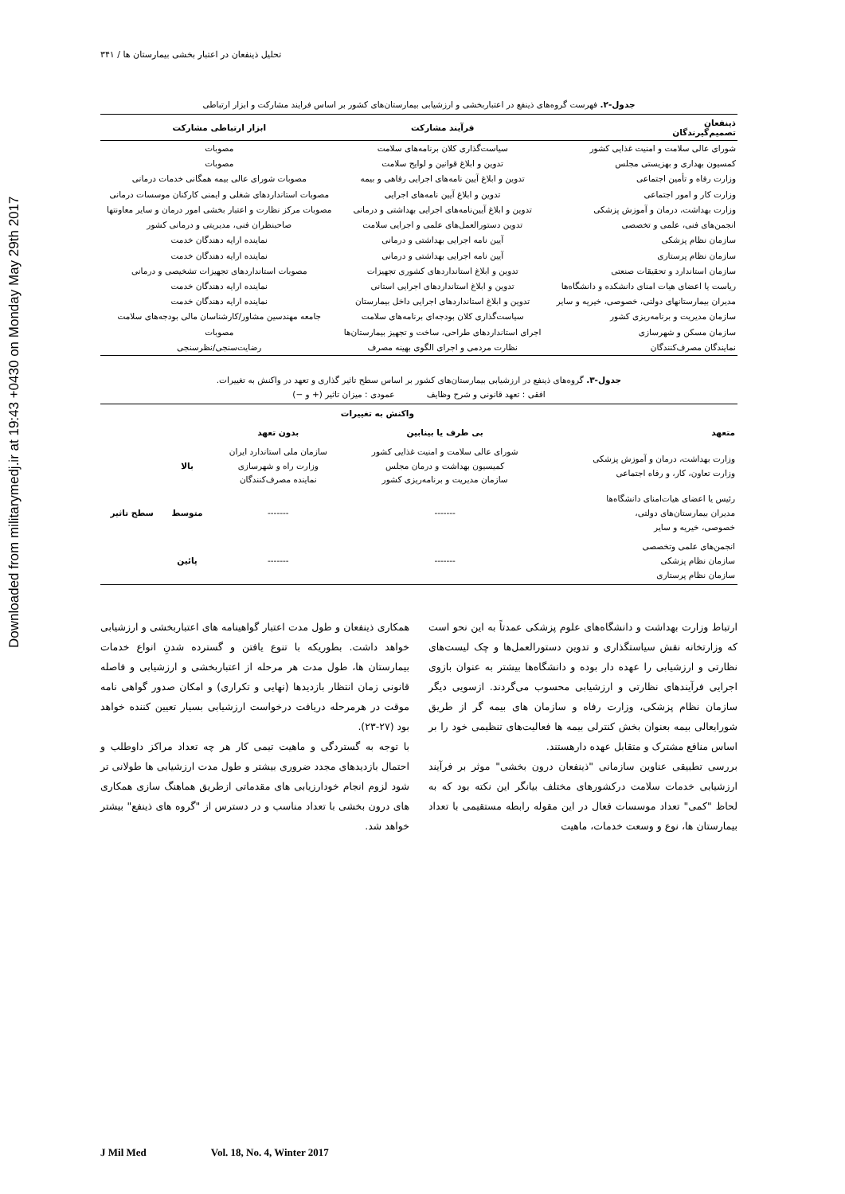Downloaded from militarymedj.ir at 19:43 +0430 on Monday May 29th 2017
تحلیل ذینفعان در اعتبار بخشی بیمارستان ها / ۳۴۱
جدول-۲. فهرست گروه‌های ذینفع در اعتباربخشی و ارزشیابی بیمارستان‌های کشور بر اساس فرایند مشارکت و ابزار ارتباطی
| ذینفعان تصمیم‌گیرندگان | فرآیند مشارکت | ابزار ارتباطی مشارکت |
| --- | --- | --- |
| شورای عالی سلامت و امنیت غذایی کشور | سیاست‌گذاری کلان برنامه‌های سلامت | مصوبات |
| کمسیون بهداری و بهزیستی مجلس | تدوین و ابلاغ قوانین و لوایح سلامت | مصوبات |
| وزارت رفاه و تأمین اجتماعی | تدوین و ابلاغ آیین نامه‌های اجرایی رفاهی و بیمه | مصوبات شورای عالی بیمه همگانی خدمات درمانی |
| وزارت کار و امور اجتماعی | تدوین و ابلاغ آیین نامه‌های اجرایی | مصوبات استانداردهای شغلی و ایمنی کارکنان موسسات درمانی |
| وزارت بهداشت، درمان و آموزش پزشکی | تدوین و ابلاغ آیین‌نامه‌های اجرایی بهداشتی و درمانی | مصوبات مرکز نظارت و اعتبار بخشی امور درمان و سایر معاونتها |
| انجمن‌های فنی، علمی و تخصصی | تدوین دستورالعمل‌های علمی و اجرایی سلامت | صاحبنظران فنی، مدیریتی و درمانی کشور |
| سازمان نظام پزشکی | آیین نامه اجرایی بهداشتی و درمانی | نماینده ارایه دهندگان خدمت |
| سازمان نظام پرستاری | آیین نامه اجرایی بهداشتی و درمانی | نماینده ارایه دهندگان خدمت |
| سازمان استاندارد و تحقیقات صنعتی | تدوین و ابلاغ استانداردهای کشوری تجهیزات | مصوبات استانداردهای تجهیزات تشخیصی و درمانی |
| ریاست یا اعضای هیات امنای دانشکده و دانشگاه‌ها | تدوین و ابلاغ استانداردهای اجرایی استانی | نماینده ارایه دهندگان خدمت |
| مدیران بیمارستانهای دولتی، خصوصی، خیریه و سایر | تدوین و ابلاغ استانداردهای اجرایی داخل بیمارستان | نماینده ارایه دهندگان خدمت |
| سازمان مدیریت و برنامه‌ریزی کشور | سیاست‌گذاری کلان بودجه‌ای برنامه‌های سلامت | جامعه مهندسین مشاور/کارشناسان مالی بودجه‌های سلامت |
| سازمان مسکن و شهرسازی | اجرای استانداردهای طراحی، ساخت و تجهیز بیمارستان‌ها | مصوبات |
| نمایندگان مصرف‌کنندگان | نظارت مردمی و اجرای الگوی بهینه مصرف | رضایت‌سنجی/نظرسنجی |
جدول-۳. گروه‌های ذینفع در ارزشیابی بیمارستان‌های کشور بر اساس سطح تاثیر گذاری و تعهد در واکنش به تغییرات.
افقی : تعهد قانونی و شرح وظایف عمودی : میزان تاثیر (+ و −)
| | واکنش به تغییرات | | | |
| --- | --- | --- | --- | --- |
| متعهد | بی طرف یا بینابین | بدون تعهد | | |
| وزارت بهداشت، درمان و آموزش پزشکی وزارت تعاون، کار، و رفاه اجتماعی | شورای عالی سلامت و امنیت غذایی کشور کمیسیون بهداشت و درمان مجلس سازمان مدیریت و برنامه‌ریزی کشور | سازمان ملی استاندارد ایران وزارت راه و شهرسازی نماینده مصرف‌کنندگان | بالا | سطح تاثیر |
| رئیس یا اعضای هیات‌امنای دانشگاه‌ها مدیران بیمارستان‌های دولتی، خصوصی، خیریه و سایر | ------- | ------- | متوسط | |
| انجمن‌های علمی وتخصصی سازمان نظام پزشکی سازمان نظام پرستاری | ------- | ------- | پائین | |
ارتباط وزارت بهداشت و دانشگاه‌های علوم پزشکی عمدتاً به این نحو است که وزارتخانه نقش سیاستگذاری و تدوین دستورالعمل‌ها و چک لیست‌های نظارتی و ارزشیابی را عهده دار بوده و دانشگاه‌ها بیشتر به عنوان بازوی اجرایی فرآیندهای نظارتی و ارزشیابی محسوب می‌گردند. ازسویی دیگر سازمان نظام پزشکی، وزارت رفاه و سازمان های بیمه گر از طریق شورایعالی بیمه بعنوان بخش کنترلی بیمه ها فعالیت‌های تنظیمی خود را بر اساس منافع مشترک و متقابل عهده دارهستند.
بررسی تطبیقی عناوین سازمانی "ذینفعان درون بخشی" موثر بر فرآیند ارزشیابی خدمات سلامت درکشورهای مختلف بیانگر این نکته بود که به لحاظ "کمی" تعداد موسسات فعال در این مقوله رابطه مستقیمی با تعداد بیمارستان ها، نوع و وسعت خدمات، ماهیت
همکاری ذینفعان و طول مدت اعتبار گواهینامه های اعتباربخشی و ارزشیابی خواهد داشت. بطوریکه با تنوع یافتن و گسترده شدنِ انواع خدمات بیمارستان ها، طول مدت هر مرحله از اعتباربخشی و ارزشیابی و فاصله قانونی زمان انتظار بازدیدها (نهایی و تکراری) و امکان صدور گواهی نامه موقت در هرمرحله دریافت درخواست ارزشیابی بسیار تعیین کننده خواهد بود (۲۷-۲۳).
با توجه به گستردگی و ماهیت تیمی کار هر چه تعداد مراکز داوطلب و احتمال بازدیدهای مجدد ضروری بیشتر و طول مدت ارزشیابی ها طولانی تر شود لزوم انجام خودارزیابی های مقدماتی ازطریق هماهنگ سازی همکاری های درون بخشی با تعداد مناسب و در دسترس از "گروه های ذینفع" بیشتر خواهد شد.
J Mil Med Vol. 18, No. 4, Winter 2017